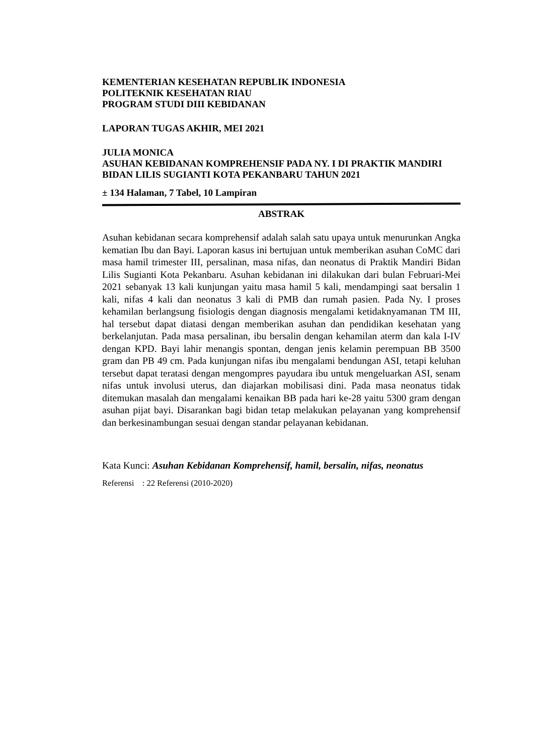KEMENTERIAN KESEHATAN REPUBLIK INDONESIA
POLITEKNIK KESEHATAN RIAU
PROGRAM STUDI DIII KEBIDANAN
LAPORAN TUGAS AKHIR, MEI 2021
JULIA MONICA
ASUHAN KEBIDANAN KOMPREHENSIF PADA NY. I DI PRAKTIK MANDIRI BIDAN LILIS SUGIANTI KOTA PEKANBARU TAHUN 2021
± 134 Halaman, 7 Tabel, 10 Lampiran
ABSTRAK
Asuhan kebidanan secara komprehensif adalah salah satu upaya untuk menurunkan Angka kematian Ibu dan Bayi. Laporan kasus ini bertujuan untuk memberikan asuhan CoMC dari masa hamil trimester III, persalinan, masa nifas, dan neonatus di Praktik Mandiri Bidan Lilis Sugianti Kota Pekanbaru. Asuhan kebidanan ini dilakukan dari bulan Februari-Mei 2021 sebanyak 13 kali kunjungan yaitu masa hamil 5 kali, mendampingi saat bersalin 1 kali, nifas 4 kali dan neonatus 3 kali di PMB dan rumah pasien. Pada Ny. I proses kehamilan berlangsung fisiologis dengan diagnosis mengalami ketidaknyamanan TM III, hal tersebut dapat diatasi dengan memberikan asuhan dan pendidikan kesehatan yang berkelanjutan. Pada masa persalinan, ibu bersalin dengan kehamilan aterm dan kala I-IV dengan KPD. Bayi lahir menangis spontan, dengan jenis kelamin perempuan BB 3500 gram dan PB 49 cm. Pada kunjungan nifas ibu mengalami bendungan ASI, tetapi keluhan tersebut dapat teratasi dengan mengompres payudara ibu untuk mengeluarkan ASI, senam nifas untuk involusi uterus, dan diajarkan mobilisasi dini. Pada masa neonatus tidak ditemukan masalah dan mengalami kenaikan BB pada hari ke-28 yaitu 5300 gram dengan asuhan pijat bayi. Disarankan bagi bidan tetap melakukan pelayanan yang komprehensif dan berkesinambungan sesuai dengan standar pelayanan kebidanan.
Kata Kunci: Asuhan Kebidanan Komprehensif, hamil, bersalin, nifas, neonatus
Referensi : 22 Referensi (2010-2020)